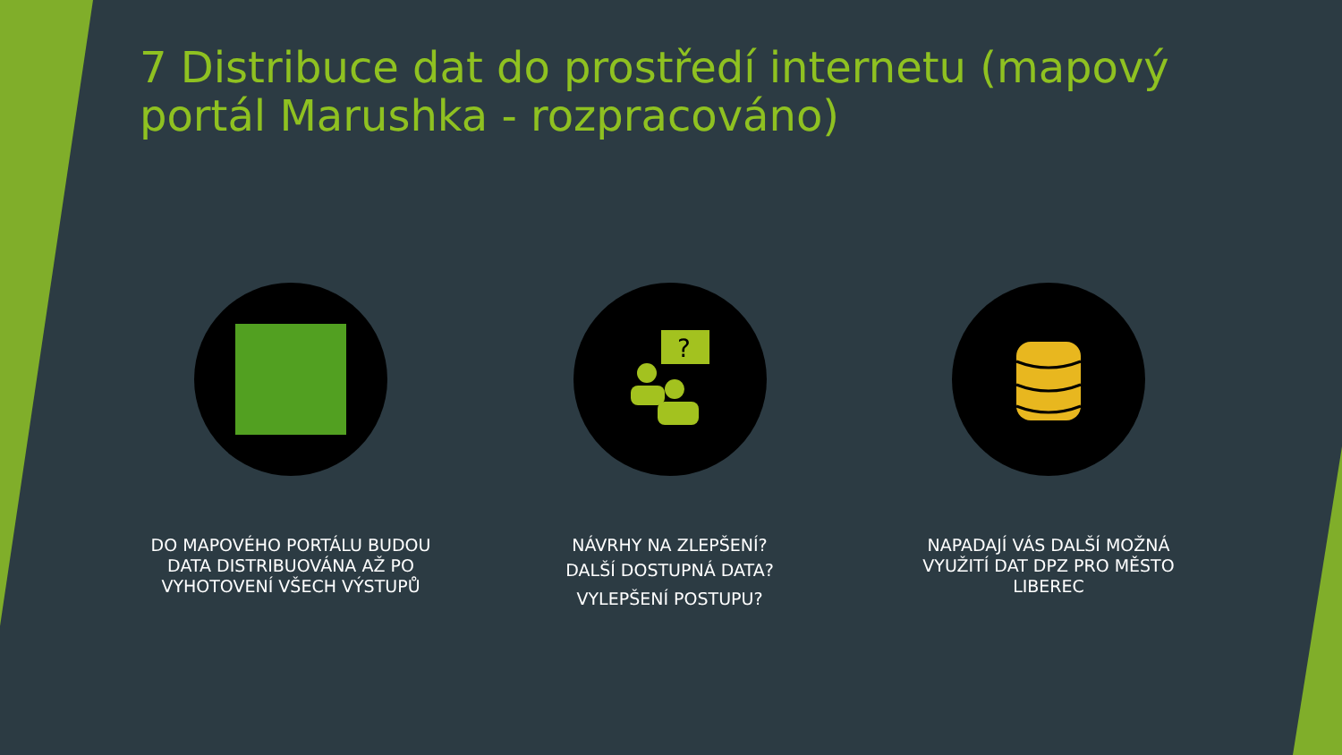7 Distribuce dat do prostředí internetu (mapový portál Marushka - rozpracováno)
DO MAPOVÉHO PORTÁLU BUDOU DATA DISTRIBUOVÁNA AŽ PO VYHOTOVENÍ VŠECH VÝSTUPŮ
?
NÁVRHY NA ZLEPŠENÍ?
DALŠÍ DOSTUPNÁ DATA?
VYLEPŠENÍ POSTUPU?
NAPADAJÍ VÁS DALŠÍ MOŽNÁ VYUŽITÍ DAT DPZ PRO MĚSTO LIBEREC